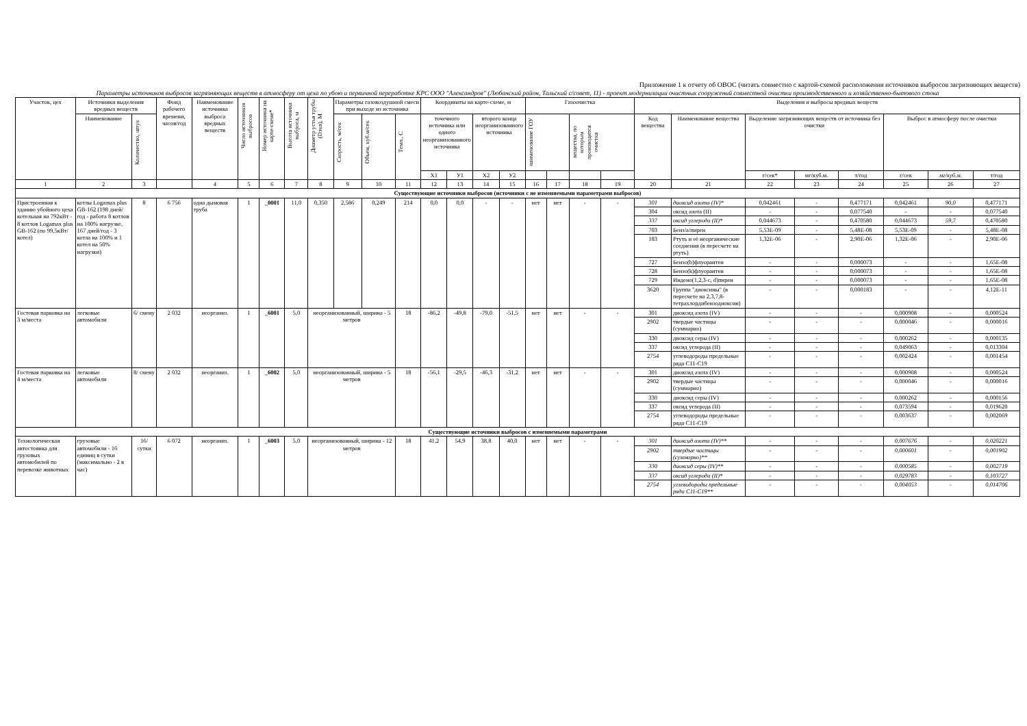Приложение 1 к отчету об ОВОС (читать совместно с картой-схемой расположения источников выбросов загрязняющих веществ)
Параметры источников выбросов загрязняющих веществ в атмосферу от цеха по убою и первичной переработке КРС ООО "Александров" (Любанский район, Тальский с/совет, 11) - проект модернизации очистных сооружений совместной очистки производственного и хозяйственно-бытового стока
| Участок, цех | Источники выделения вредных веществ | | Фонд рабочего времени, часов/год | Наименование источника выброса вредных веществ | Число источников выбросов | Номер источника на карте-схеме* | Высота источника выброса, м | Диаметр устья трубы (Dэкв), М | Параметры газовоздушной смеси при выходе из источника | | | Координаты на карте-схеме, м | | | | Газоочистка | | | | Выделения и выбросы вредных веществ | | | | | | | |
| --- | --- | --- | --- | --- | --- | --- | --- | --- | --- | --- | --- | --- | --- | --- | --- | --- | --- | --- | --- | --- | --- | --- | --- | --- | --- | --- | --- |
| | Наименование | Количество, штук | | | | | | | Скорость, м/сек | Объем, куб.м/сек | Темп., С | точечного источника или одного неорганизованного источника | | второго конца неорганизованного источника | | наименование ГОУ | | вещества, по которым производится очистка | | Код вещества | Наименование вещества | Выделение загрязняющих веществ от источника без очистки | | | Выброс в атмосферу после очистки | | |
| | | | | | | | | | | | | X1 | У1 | X2 | У2 | | | | | | | г/сек* | мг/куб.м. | т/год | г/сек | мг/куб.м. | т/год |
| 1 | 2 | 3 | | 4 | 5 | 6 | 7 | 8 | 9 | 10 | 11 | 12 | 13 | 14 | 15 | 16 | 17 | 18 | 19 | 20 | 21 | 22 | 23 | 24 | 25 | 26 | 27 |
| Существующие источники выбросов (источники с не изменяемыми параметрами выбросов) | | | | | | | | | | | | | | | | | | | | | | | | | | | |
| Пристроенная к зданию убойного цеха котельная на 792кВт - 8 котлов Logamax plus GB-162 (по 99,5кВт/котел) | котлы Logamax plus GB-162 (198 дней/год - работа 8 котлов на 100% нагрузке, 167 дней/год - 3 котла на 100% и 1 котел на 50% нагрузки) | 8 | 6 756 | одна дымовая труба | 1 | _0001 | 11,0 | 0,350 | 2,586 | 0,249 | 214 | 0,0 | 0,0 | - | - | нет | нет | - | - | 301 | диоксид азота (IV)* | 0,042461 | - | 0,477171 | 0,042461 | 90,0 | 0,477171 |
| | | | | | | | | | | | | | | | | | | | | 304 | оксид азота (II) | - | - | 0,077540 | - | - | 0,077540 |
| | | | | | | | | | | | | | | | | | | | | 337 | оксид углерода (II)* | 0,044673 | - | 0,470580 | 0,044673 | 59,7 | 0,470580 |
| | | | | | | | | | | | | | | | | | | | | 703 | Бенз/а/пирен | 5,53E-09 | - | 5,48E-08 | 5,53E-09 | - | 5,48E-08 |
| | | | | | | | | | | | | | | | | | | | | 183 | Ртуть и её неорганические соедиения (в пересчете на ртуть) | 1,32E-06 | - | 2,90E-06 | 1,32E-06 | - | 2,90E-06 |
| | | | | | | | | | | | | | | | | | | | | 727 | Бензо(b)флуорантен | - | - | 0,000073 | - | - | 1,65E-08 |
| | | | | | | | | | | | | | | | | | | | | 728 | Бензо(k)флуорантен | - | - | 0,000073 | - | - | 1,65E-08 |
| | | | | | | | | | | | | | | | | | | | | 729 | Индено(1,2,3-c, d)пирен | - | - | 0,000073 | - | - | 1,65E-08 |
| | | | | | | | | | | | | | | | | | | | | 3620 | Группа "диоксины" (в пересчете на 2,3,7,8-тетрахлордибензодиоксин) | - | - | 0,000183 | - | - | 4,12E-11 |
| Гостевая парковка на 3 м/места | легковые автомобили | 6/ смену | 2 032 | неорганиз. | 1 | _6001 | 5,0 | неорганизованный, ширина - 5 метров | | | 18 | -86,2 | -49,8 | -79,0 | -51,5 | нет | нет | - | - | 301 | диоксид азота (IV) | - | - | - | 0,000908 | - | 0,000524 |
| | | | | | | | | | | | | | | | | | | | | 2902 | твердые частицы (суммарно) | - | - | - | 0,000046 | - | 0,000016 |
| | | | | | | | | | | | | | | | | | | | | 330 | диоксид серы (IV) | - | - | - | 0,000262 | - | 0,000135 |
| | | | | | | | | | | | | | | | | | | | | 337 | оксид углерода (II) | - | - | - | 0,049063 | - | 0,013304 |
| | | | | | | | | | | | | | | | | | | | | 2754 | углеводороды предельные ряда С11-С19 | - | - | - | 0,002424 | - | 0,001454 |
| Гостевая парковка на 4 м/места | легковые автомобили | 8/ смену | 2 032 | неорганиз. | 1 | _6002 | 5,0 | неорганизованный, ширина - 5 метров | | | 18 | -56,1 | -29,5 | -46,3 | -31,2 | нет | нет | - | - | 301 | диоксид азота (IV) | - | - | - | 0,000908 | - | 0,000524 |
| | | | | | | | | | | | | | | | | | | | | 2902 | твердые частицы (суммарно) | - | - | - | 0,000046 | - | 0,000016 |
| | | | | | | | | | | | | | | | | | | | | 330 | диоксид серы (IV) | - | - | - | 0,000262 | - | 0,000156 |
| | | | | | | | | | | | | | | | | | | | | 337 | оксид углерода (II) | - | - | - | 0,073594 | - | 0,019620 |
| | | | | | | | | | | | | | | | | | | | | 2754 | углеводороды предельные ряда С11-С19 | - | - | - | 0,003637 | - | 0,002069 |
| Существующие источники выбросов с изменяемыми параметрами | | | | | | | | | | | | | | | | | | | | | | | | | | | |
| Технологическая автостоянка для грузовых автомобилей по перевозке животных | грузовые автомобили - 16 единиц в сутки (максимально - 2 в час) | 16/ сутки | 6 072 | неорганиз. | 1 | _6003 | 5,0 | неорганизованный, ширина - 12 метров | | | 18 | 41,2 | 54,9 | 38,8 | 40,0 | нет | нет | - | - | 301 | диоксид азота (IV)** | - | - | - | 0,007676 | - | 0,020221 |
| | | | | | | | | | | | | | | | | | | | | 2902 | твердые частицы (суммарно)** | - | - | - | 0,000601 | - | 0,001902 |
| | | | | | | | | | | | | | | | | | | | | 330 | диоксид серы (IV)** | - | - | - | 0,000585 | - | 0,002719 |
| | | | | | | | | | | | | | | | | | | | | 337 | оксид углерода (II)* | - | - | - | 0,029783 | - | 0,103727 |
| | | | | | | | | | | | | | | | | | | | | 2754 | углеводороды предельные ряда С11-С19** | - | - | - | 0,004053 | - | 0,014706 |